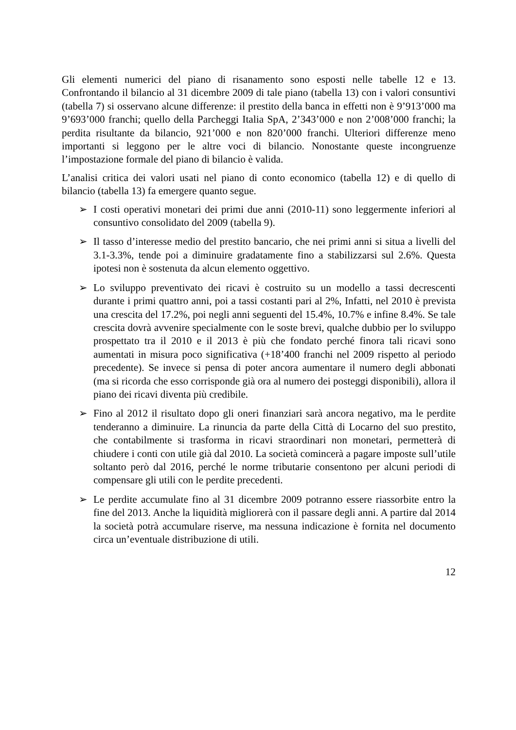Gli elementi numerici del piano di risanamento sono esposti nelle tabelle 12 e 13. Confrontando il bilancio al 31 dicembre 2009 di tale piano (tabella 13) con i valori consuntivi (tabella 7) si osservano alcune differenze: il prestito della banca in effetti non è 9’913’000 ma 9’693’000 franchi; quello della Parcheggi Italia SpA, 2’343’000 e non 2’008’000 franchi; la perdita risultante da bilancio, 921’000 e non 820’000 franchi. Ulteriori differenze meno importanti si leggono per le altre voci di bilancio. Nonostante queste incongruenze l’impostazione formale del piano di bilancio è valida.
L’analisi critica dei valori usati nel piano di conto economico (tabella 12) e di quello di bilancio (tabella 13) fa emergere quanto segue.
➢ I costi operativi monetari dei primi due anni (2010-11) sono leggermente inferiori al consuntivo consolidato del 2009 (tabella 9).
➢ Il tasso d’interesse medio del prestito bancario, che nei primi anni si situa a livelli del 3.1-3.3%, tende poi a diminuire gradatamente fino a stabilizzarsi sul 2.6%. Questa ipotesi non è sostenuta da alcun elemento oggettivo.
➢ Lo sviluppo preventivato dei ricavi è costruito su un modello a tassi decrescenti durante i primi quattro anni, poi a tassi costanti pari al 2%, Infatti, nel 2010 è prevista una crescita del 17.2%, poi negli anni seguenti del 15.4%, 10.7% e infine 8.4%. Se tale crescita dovrà avvenire specialmente con le soste brevi, qualche dubbio per lo sviluppo prospettato tra il 2010 e il 2013 è più che fondato perché finora tali ricavi sono aumentati in misura poco significativa (+18’400 franchi nel 2009 rispetto al periodo precedente). Se invece si pensa di poter ancora aumentare il numero degli abbonati (ma si ricorda che esso corrisponde già ora al numero dei posteggi disponibili), allora il piano dei ricavi diventa più credibile.
➢ Fino al 2012 il risultato dopo gli oneri finanziari sarà ancora negativo, ma le perdite tenderanno a diminuire. La rinuncia da parte della Città di Locarno del suo prestito, che contabilmente si trasforma in ricavi straordinari non monetari, permetterà di chiudere i conti con utile già dal 2010. La società comincerà a pagare imposte sull’utile soltanto però dal 2016, perché le norme tributarie consentono per alcuni periodi di compensare gli utili con le perdite precedenti.
➢ Le perdite accumulate fino al 31 dicembre 2009 potranno essere riassorbite entro la fine del 2013. Anche la liquidità migliorerà con il passare degli anni. A partire dal 2014 la società potrà accumulare riserve, ma nessuna indicazione è fornita nel documento circa un’eventuale distribuzione di utili.
12